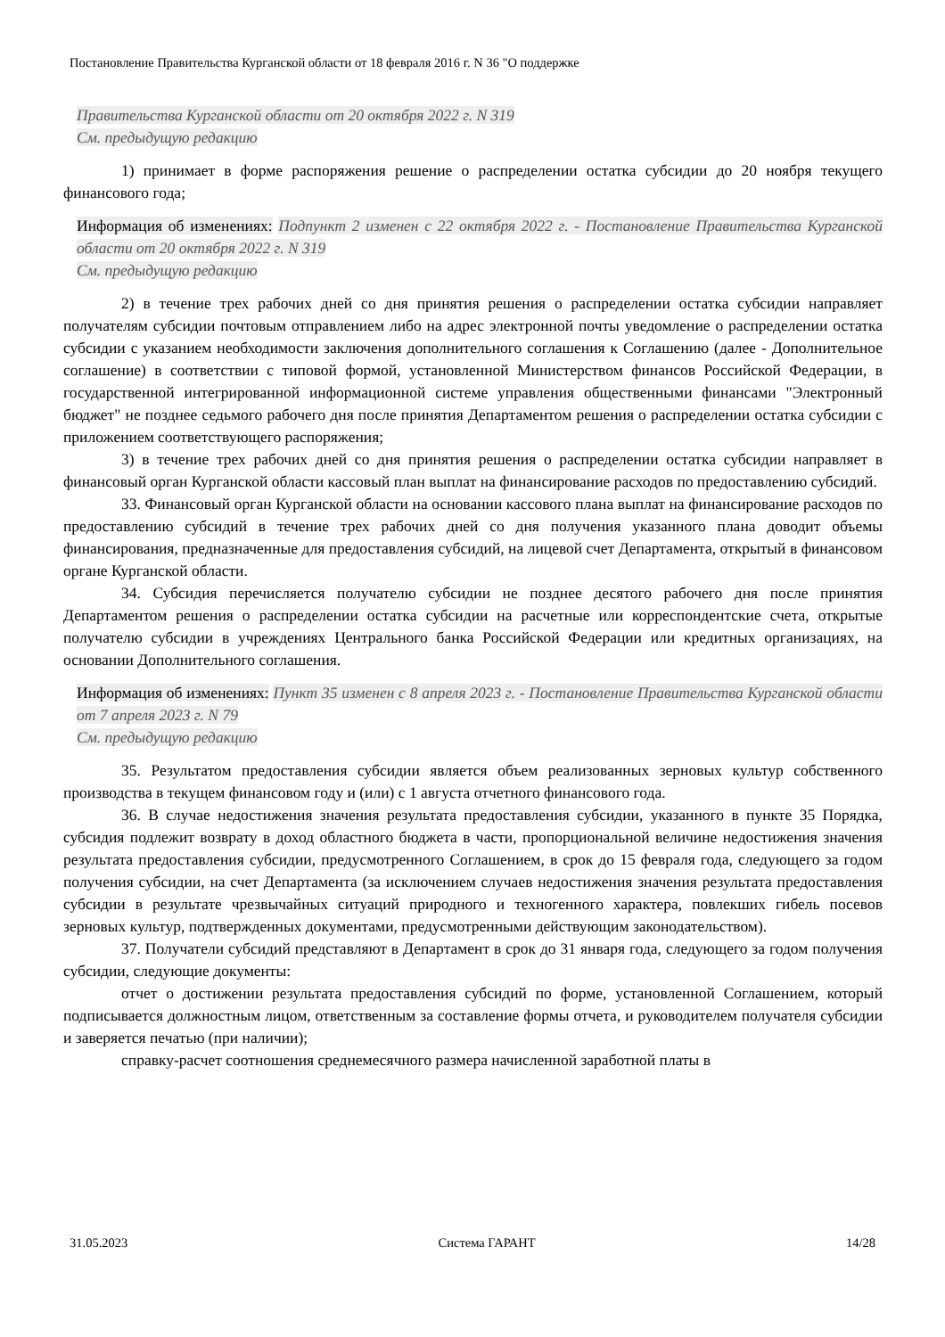Постановление Правительства Курганской области от 18 февраля 2016 г. N 36 "О поддержке
Правительства Курганской области от 20 октября 2022 г. N 319
См. предыдущую редакцию
1) принимает в форме распоряжения решение о распределении остатка субсидии до 20 ноября текущего финансового года;
Информация об изменениях: Подпункт 2 изменен с 22 октября 2022 г. - Постановление Правительства Курганской области от 20 октября 2022 г. N 319
См. предыдущую редакцию
2) в течение трех рабочих дней со дня принятия решения о распределении остатка субсидии направляет получателям субсидии почтовым отправлением либо на адрес электронной почты уведомление о распределении остатка субсидии с указанием необходимости заключения дополнительного соглашения к Соглашению (далее - Дополнительное соглашение) в соответствии с типовой формой, установленной Министерством финансов Российской Федерации, в государственной интегрированной информационной системе управления общественными финансами "Электронный бюджет" не позднее седьмого рабочего дня после принятия Департаментом решения о распределении остатка субсидии с приложением соответствующего распоряжения;
3) в течение трех рабочих дней со дня принятия решения о распределении остатка субсидии направляет в финансовый орган Курганской области кассовый план выплат на финансирование расходов по предоставлению субсидий.
33. Финансовый орган Курганской области на основании кассового плана выплат на финансирование расходов по предоставлению субсидий в течение трех рабочих дней со дня получения указанного плана доводит объемы финансирования, предназначенные для предоставления субсидий, на лицевой счет Департамента, открытый в финансовом органе Курганской области.
34. Субсидия перечисляется получателю субсидии не позднее десятого рабочего дня после принятия Департаментом решения о распределении остатка субсидии на расчетные или корреспондентские счета, открытые получателю субсидии в учреждениях Центрального банка Российской Федерации или кредитных организациях, на основании Дополнительного соглашения.
Информация об изменениях: Пункт 35 изменен с 8 апреля 2023 г. - Постановление Правительства Курганской области от 7 апреля 2023 г. N 79
См. предыдущую редакцию
35. Результатом предоставления субсидии является объем реализованных зерновых культур собственного производства в текущем финансовом году и (или) с 1 августа отчетного финансового года.
36. В случае недостижения значения результата предоставления субсидии, указанного в пункте 35 Порядка, субсидия подлежит возврату в доход областного бюджета в части, пропорциональной величине недостижения значения результата предоставления субсидии, предусмотренного Соглашением, в срок до 15 февраля года, следующего за годом получения субсидии, на счет Департамента (за исключением случаев недостижения значения результата предоставления субсидии в результате чрезвычайных ситуаций природного и техногенного характера, повлекших гибель посевов зерновых культур, подтвержденных документами, предусмотренными действующим законодательством).
37. Получатели субсидий представляют в Департамент в срок до 31 января года, следующего за годом получения субсидии, следующие документы:
отчет о достижении результата предоставления субсидий по форме, установленной Соглашением, который подписывается должностным лицом, ответственным за составление формы отчета, и руководителем получателя субсидии и заверяется печатью (при наличии);
справку-расчет соотношения среднемесячного размера начисленной заработной платы в
31.05.2023 Система ГАРАНТ 14/28